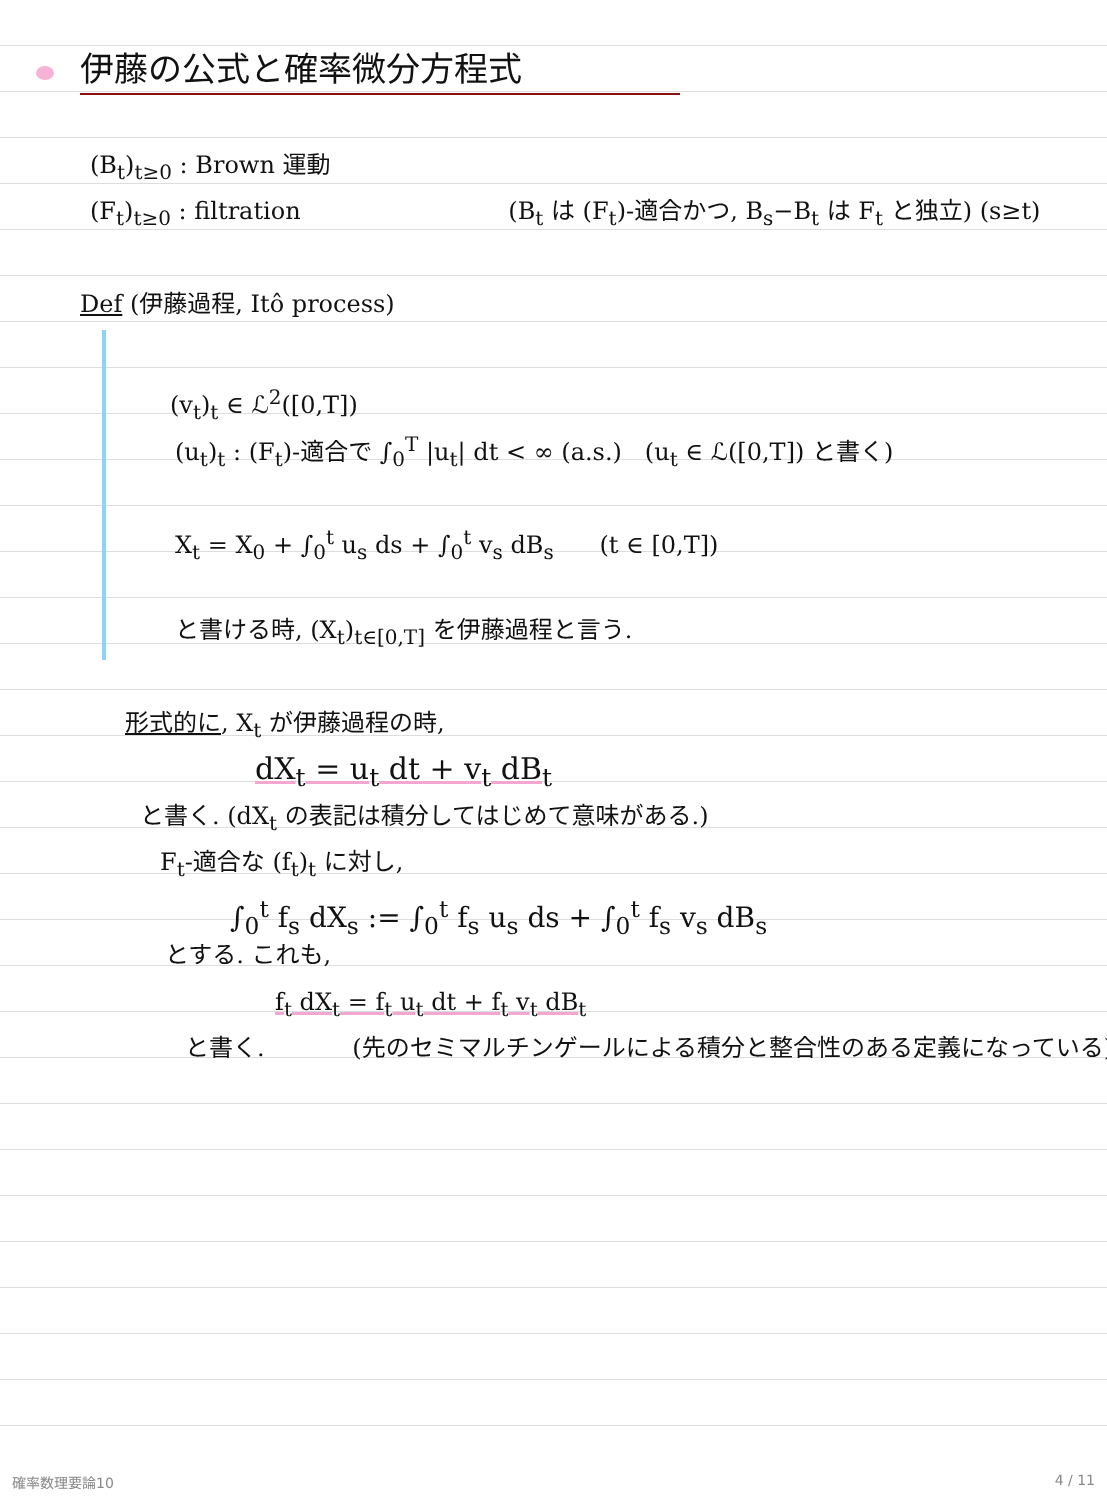伊藤の公式と確率微分方程式
(B<sub>t</sub>)<sub>t≥0</sub> : Brown 運動
(F<sub>t</sub>)<sub>t≥0</sub> : filtration (B<sub>t</sub> は (F<sub>t</sub>)-適合かつ, B<sub>s</sub>−B<sub>t</sub> は F<sub>t</sub> と独立) (s≥t)
Def (伊藤過程, Itô process)
(v<sub>t</sub>)<sub>t</sub> ∈ ℒ<sup>2</sup>([0,T])
(u<sub>t</sub>)<sub>t</sub> : (F<sub>t</sub>)-適合で ∫<sub>0</sub><sup>T</sup> |u<sub>t</sub>| dt < ∞ (a.s.) (u<sub>t</sub> ∈ ℒ([0,T]) と書く)
X<sub>t</sub> = X<sub>0</sub> + ∫<sub>0</sub><sup>t</sup> u<sub>s</sub> ds + ∫<sub>0</sub><sup>t</sup> v<sub>s</sub> dB<sub>s</sub> (t ∈ [0,T])
と書ける時, (X<sub>t</sub>)<sub>t∈[0,T]</sub> を伊藤過程と言う.
形式的に, X<sub>t</sub> が伊藤過程の時,
dX<sub>t</sub> = u<sub>t</sub> dt + v<sub>t</sub> dB<sub>t</sub>
と書く. (dX<sub>t</sub> の表記は積分してはじめて意味がある.)
F<sub>t</sub>-適合な (f<sub>t</sub>)<sub>t</sub> に対し,
∫<sub>0</sub><sup>t</sup> f<sub>s</sub> dX<sub>s</sub> := ∫<sub>0</sub><sup>t</sup> f<sub>s</sub> u<sub>s</sub> ds + ∫<sub>0</sub><sup>t</sup> f<sub>s</sub> v<sub>s</sub> dB<sub>s</sub>
とする. これも,
f<sub>t</sub> dX<sub>t</sub> = f<sub>t</sub> u<sub>t</sub> dt + f<sub>t</sub> v<sub>t</sub> dB<sub>t</sub>
と書く. (先のセミマルチンゲールによる積分と整合性のある定義になっている)
確率数理要論10 4 / 11